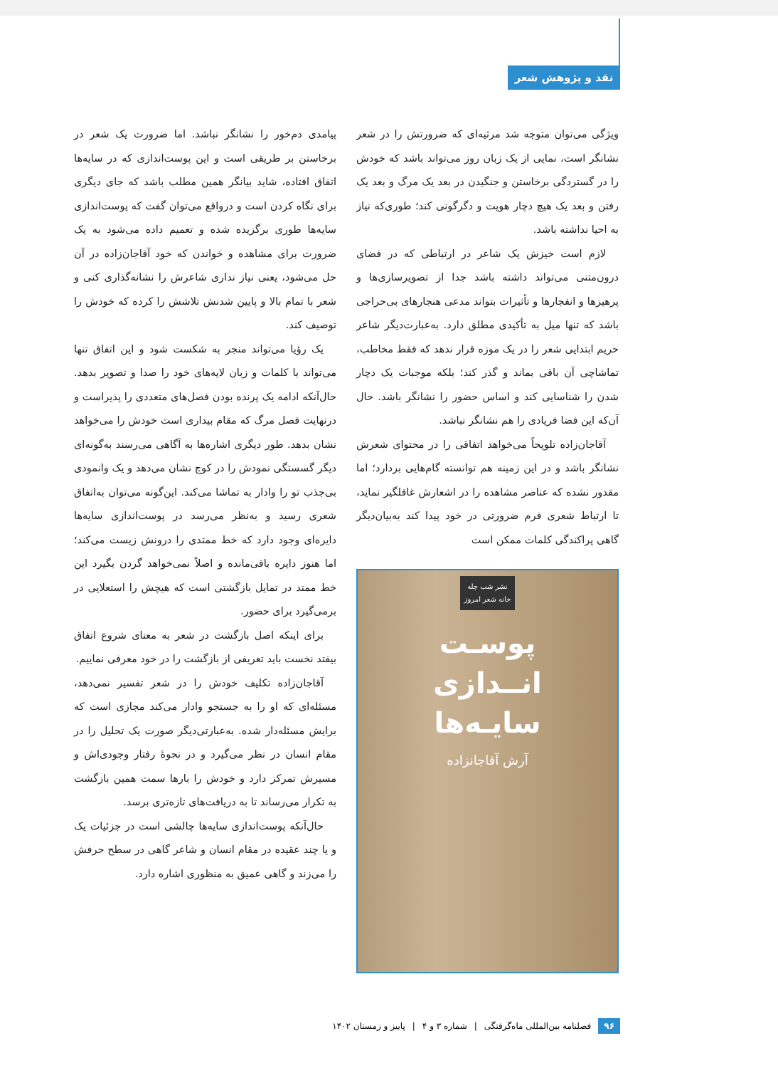نقد و پژوهش شعر
ویژگی می‌توان متوجه شد مرثیه‌ای که ضرورتش را در شعر نشانگر است، نمایی از یک زبان روز می‌تواند باشد که خودش را در گستردگی برخاستن و جنگیدن در بعد یک مرگ و بعد یک رفتن و بعد یک هیچ دچار هویت و دگرگونی کند؛ طوری‌که نیاز به احیا نداشته باشد.
لازم است خیزش یک شاعر در ارتباطی که در فضای درون‌متنی می‌تواند داشته باشد جدا از تصویرسازی‌ها و پرهیزها و انفجارها و تأثیرات بتواند مدعی هنجارهای بی‌حراجی باشد که تنها میل به تأکیدی مطلق دارد. به‌عبارت‌دیگر شاعر حریم ابتدایی شعر را در یک موزه قرار ندهد که فقط مخاطب، تماشاچی آن باقی بماند و گذر کند؛ بلکه موجبات یک دچار شدن را شناسایی کند و اساس حضور را نشانگر باشد. حال آن‌که این فضا فریادی را هم نشانگر نباشد.
آقاجان‌زاده تلویحاً می‌خواهد اتفاقی را در محتوای شعرش نشانگر باشد و در این زمینه هم توانسته گام‌هایی بردارد؛ اما مقدور نشده که عناصر مشاهده را در اشعارش غافلگیر نماید، تا ارتباط شعری فرم ضرورتی در خود پیدا کند به‌بیان‌دیگر گاهی پراکندگی کلمات ممکن است
نشر شب چله
خانه شعر امروز
پوسـت
انــدازی
سایـه‌ها
آرش آقاجانزاده
پیامدی دم‌خور را نشانگر نباشد. اما ضرورت یک شعر در برخاستن بر طریقی است و این پوست‌اندازی که در سایه‌ها اتفاق افتاده، شاید بیانگر همین مطلب باشد که جای دیگری برای نگاه کردن است و درواقع می‌توان گفت که پوست‌اندازی سایه‌ها طوری برگزیده شده و تعمیم داده می‌شود به یک ضرورت برای مشاهده و خواندن که خود آقاجان‌زاده در آن حل می‌شود، یعنی نیاز نداری شاعرش را نشانه‌گذاری کنی و شعر با تمام بالا و پایین شدنش تلاشش را کرده که خودش را توصیف کند.
یک رؤیا می‌تواند منجر به شکست شود و این اتفاق تنها می‌تواند با کلمات و زبان لایه‌های خود را صدا و تصویر بدهد. حال‌آنکه ادامه یک پرنده بودن فصل‌های متعددی را پذیراست و درنهایت فصل مرگ که مقام بیداری است خودش را می‌خواهد نشان بدهد. طور دیگری اشاره‌ها به آگاهی می‌رسند به‌گونه‌ای دیگر گسستگی نمودش را در کوچ نشان می‌دهد و یک وانمودی بی‌جذب تو را وادار به تماشا می‌کند. این‌گونه می‌توان به‌اتفاق شعری رسید و به‌نظر می‌رسد در پوست‌اندازی سایه‌ها دایره‌ای وجود دارد که خط ممتدی را درونش زیست می‌کند؛ اما هنوز دایره باقی‌مانده و اصلاً نمی‌خواهد گردن بگیرد این خط ممتد در تمایل بازگشتی است که هیچش را استعلایی در برمی‌گیرد برای حضور.
برای اینکه اصل بازگشت در شعر به معنای شروع اتفاق بیفتد نخست باید تعریفی از بازگشت را در خود معرفی نماییم.
آقاجان‌زاده تکلیف خودش را در شعر تفسیر نمی‌دهد، مسئله‌ای که او را به جستجو وادار می‌کند مجازی است که برایش مسئله‌دار شده. به‌عبارتی‌دیگر صورت یک تحلیل را در مقام انسان در نظر می‌گیرد و در نحوهٔ رفتار وجودی‌اش و مسیرش تمرکز دارد و خودش را بارها سمت همین بازگشت به تکرار می‌رساند تا به دریافت‌های تازه‌تری برسد.
حال‌آنکه پوست‌اندازی سایه‌ها چالشی است در جزئیات یک و یا چند عقیده در مقام انسان و شاعر گاهی در سطح حرفش را می‌زند و گاهی عمیق به منظوری اشاره دارد.
۹۶ فصلنامه بین‌المللی ماه‌گرفتگی | شماره ۳ و ۴ | پاییز و زمستان ۱۴۰۲